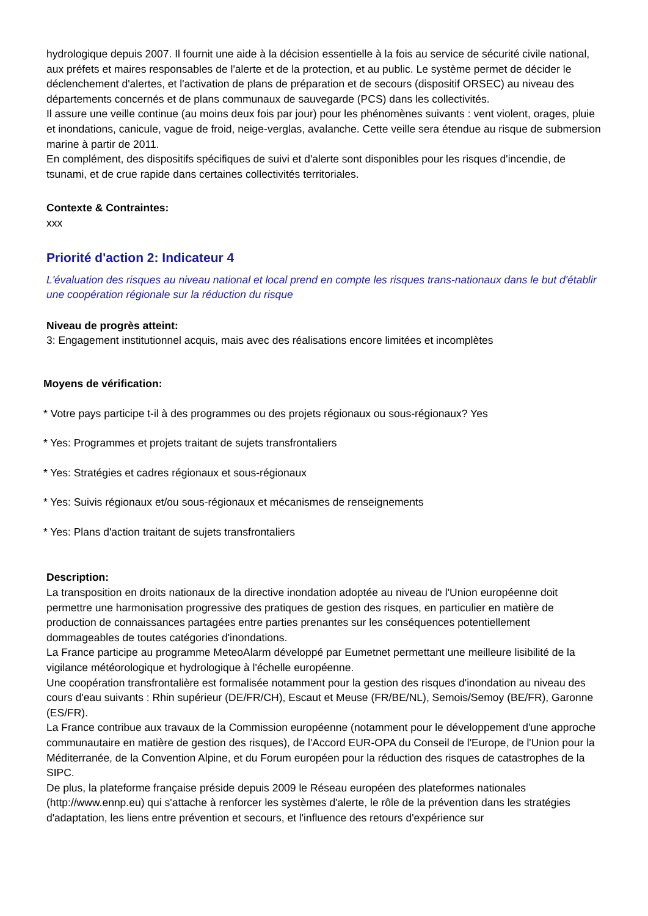hydrologique depuis 2007. Il fournit une aide à la décision essentielle à la fois au service de sécurité civile national, aux préfets et maires responsables de l'alerte et de la protection, et au public. Le système permet de décider le déclenchement d'alertes, et l'activation de plans de préparation et de secours (dispositif ORSEC) au niveau des départements concernés et de plans communaux de sauvegarde (PCS) dans les collectivités.
Il assure une veille continue (au moins deux fois par jour) pour les phénomènes suivants : vent violent, orages, pluie et inondations, canicule, vague de froid, neige-verglas, avalanche. Cette veille sera étendue au risque de submersion marine à partir de 2011.
En complément, des dispositifs spécifiques de suivi et d'alerte sont disponibles pour les risques d'incendie, de tsunami, et de crue rapide dans certaines collectivités territoriales.
Contexte & Contraintes:
xxx
Priorité d'action 2: Indicateur 4
L'évaluation des risques au niveau national et local prend en compte les risques trans-nationaux dans le but d'établir une coopération régionale sur la réduction du risque
Niveau de progrès atteint:
3: Engagement institutionnel acquis, mais avec des réalisations encore limitées et incomplètes
Moyens de vérification:
* Votre pays participe t-il à des programmes ou des projets régionaux ou sous-régionaux? Yes
* Yes: Programmes et projets traitant de sujets transfrontaliers
* Yes: Stratégies et cadres régionaux et sous-régionaux
* Yes: Suivis régionaux et/ou sous-régionaux et mécanismes de renseignements
* Yes: Plans d'action traitant de sujets transfrontaliers
Description:
La transposition en droits nationaux de la directive inondation adoptée au niveau de l'Union européenne doit permettre une harmonisation progressive des pratiques de gestion des risques, en particulier en matière de production de connaissances partagées entre parties prenantes sur les conséquences potentiellement dommageables de toutes catégories d'inondations.
La France participe au programme MeteoAlarm développé par Eumetnet permettant une meilleure lisibilité de la vigilance météorologique et hydrologique à l'échelle européenne.
Une coopération transfrontalière est formalisée notamment pour la gestion des risques d'inondation au niveau des cours d'eau suivants : Rhin supérieur (DE/FR/CH), Escaut et Meuse (FR/BE/NL), Semois/Semoy (BE/FR), Garonne (ES/FR).
La France contribue aux travaux de la Commission européenne (notamment pour le développement d'une approche communautaire en matière de gestion des risques), de l'Accord EUR-OPA du Conseil de l'Europe, de l'Union pour la Méditerranée, de la Convention Alpine, et du Forum européen pour la réduction des risques de catastrophes de la SIPC.
De plus, la plateforme française préside depuis 2009 le Réseau européen des plateformes nationales (http://www.ennp.eu) qui s'attache à renforcer les systèmes d'alerte, le rôle de la prévention dans les stratégies d'adaptation, les liens entre prévention et secours, et l'influence des retours d'expérience sur